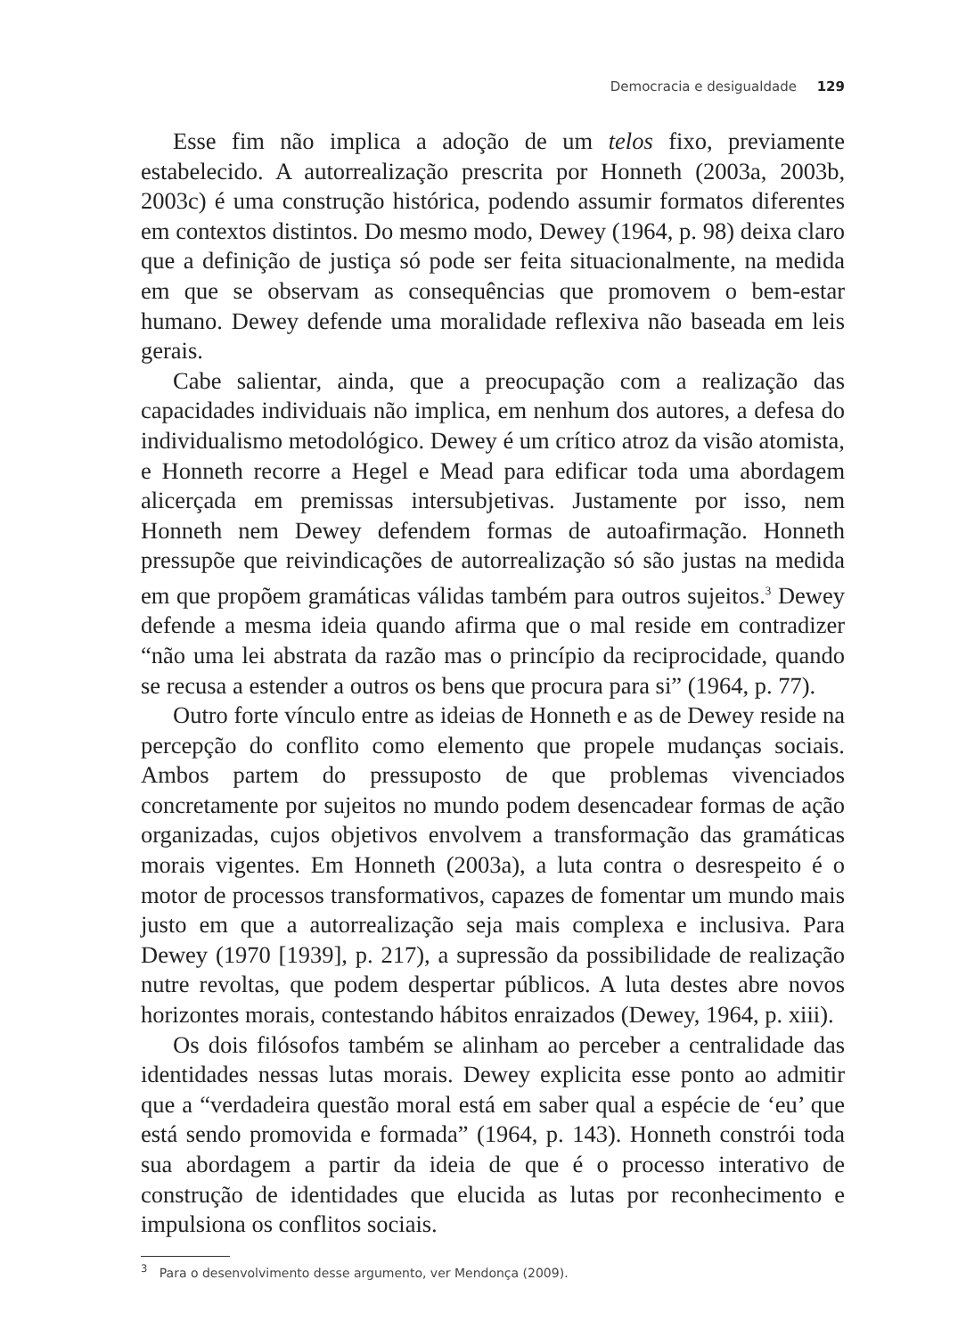Democracia e desigualdade 129
Esse fim não implica a adoção de um telos fixo, previamente estabelecido. A autorrealização prescrita por Honneth (2003a, 2003b, 2003c) é uma construção histórica, podendo assumir formatos diferentes em contextos distintos. Do mesmo modo, Dewey (1964, p. 98) deixa claro que a definição de justiça só pode ser feita situacionalmente, na medida em que se observam as consequências que promovem o bem-estar humano. Dewey defende uma moralidade reflexiva não baseada em leis gerais.
Cabe salientar, ainda, que a preocupação com a realização das capacidades individuais não implica, em nenhum dos autores, a defesa do individualismo metodológico. Dewey é um crítico atroz da visão atomista, e Honneth recorre a Hegel e Mead para edificar toda uma abordagem alicerçada em premissas intersubjetivas. Justamente por isso, nem Honneth nem Dewey defendem formas de autoafirmação. Honneth pressupõe que reivindicações de autorrealização só são justas na medida em que propõem gramáticas válidas também para outros sujeitos.<sup>3</sup> Dewey defende a mesma ideia quando afirma que o mal reside em contradizer “não uma lei abstrata da razão mas o princípio da reciprocidade, quando se recusa a estender a outros os bens que procura para si” (1964, p. 77).
Outro forte vínculo entre as ideias de Honneth e as de Dewey reside na percepção do conflito como elemento que propele mudanças sociais. Ambos partem do pressuposto de que problemas vivenciados concretamente por sujeitos no mundo podem desencadear formas de ação organizadas, cujos objetivos envolvem a transformação das gramáticas morais vigentes. Em Honneth (2003a), a luta contra o desrespeito é o motor de processos transformativos, capazes de fomentar um mundo mais justo em que a autorrealização seja mais complexa e inclusiva. Para Dewey (1970 [1939], p. 217), a supressão da possibilidade de realização nutre revoltas, que podem despertar públicos. A luta destes abre novos horizontes morais, contestando hábitos enraizados (Dewey, 1964, p. xiii).
Os dois filósofos também se alinham ao perceber a centralidade das identidades nessas lutas morais. Dewey explicita esse ponto ao admitir que a “verdadeira questão moral está em saber qual a espécie de ‘eu’ que está sendo promovida e formada” (1964, p. 143). Honneth constrói toda sua abordagem a partir da ideia de que é o processo interativo de construção de identidades que elucida as lutas por reconhecimento e impulsiona os conflitos sociais.
<sup>3</sup> Para o desenvolvimento desse argumento, ver Mendonça (2009).